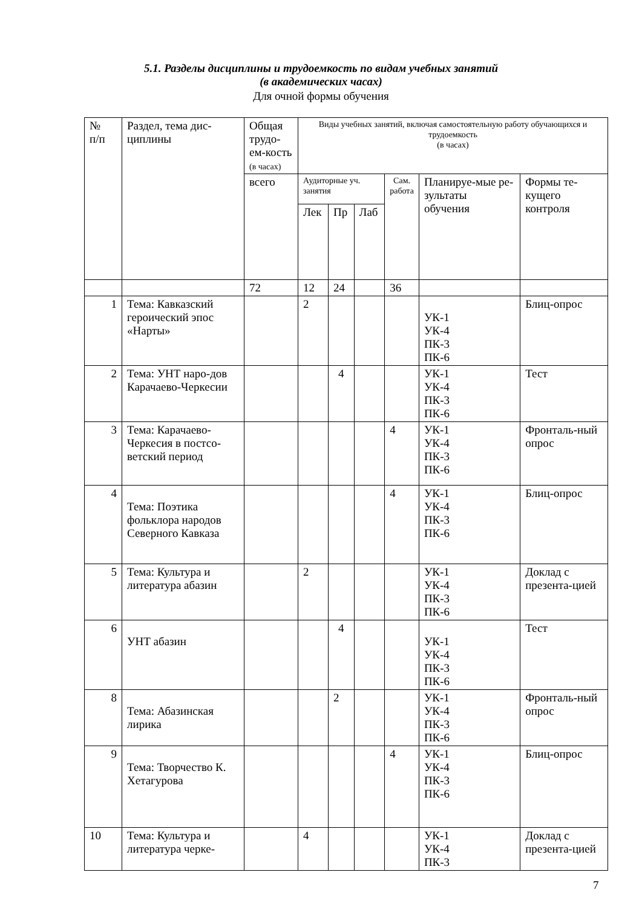5.1. Разделы дисциплины и трудоемкость по видам учебных занятий
(в академических часах)
Для очной формы обучения
| № п/п | Раздел, тема дис- циплины | Общая трудо-ем-кость (в часах) | Виды учебных занятий, включая самостоятельную работу обучающихся и трудоемкость (в часах) | | | | | |
| --- | --- | --- | --- | --- | --- | --- | --- | --- |
| | | всего | Аудиторные уч. занятия | | | Сам. работа | Планируе-мые ре-зультаты обучения | Формы те-кущего контроля |
| | | | Лек | Пр | Лаб | | | |
| | | 72 | 12 | 24 | | 36 | | |
| 1 | Тема: Кавказский героический эпос «Нарты» | | 2 | | | | УК-1 УК-4 ПК-3 ПК-6 | Блиц-опрос |
| 2 | Тема: УНТ наро-дов Карачаево-Черкесии | | | 4 | | | УК-1 УК-4 ПК-3 ПК-6 | Тест |
| 3 | Тема: Карачаево-Черкесия в постсо-ветский период | | | | | 4 | УК-1 УК-4 ПК-3 ПК-6 | Фронталь-ный опрос |
| 4 | Тема: Поэтика фольклора народов Северного Кавказа | | | | | 4 | УК-1 УК-4 ПК-3 ПК-6 | Блиц-опрос |
| 5 | Тема: Культура и литература абазин | | 2 | | | | УК-1 УК-4 ПК-3 ПК-6 | Доклад с презента-цией |
| 6 | УНТ абазин | | | 4 | | | УК-1 УК-4 ПК-3 ПК-6 | Тест |
| 8 | Тема: Абазинская лирика | | | 2 | | | УК-1 УК-4 ПК-3 ПК-6 | Фронталь-ный опрос |
| 9 | Тема: Творчество К. Хетагурова | | | | | 4 | УК-1 УК-4 ПК-3 ПК-6 | Блиц-опрос |
| 10 | Тема: Культура и литература черке- | | 4 | | | | УК-1 УК-4 ПК-3 | Доклад с презента-цией |
7